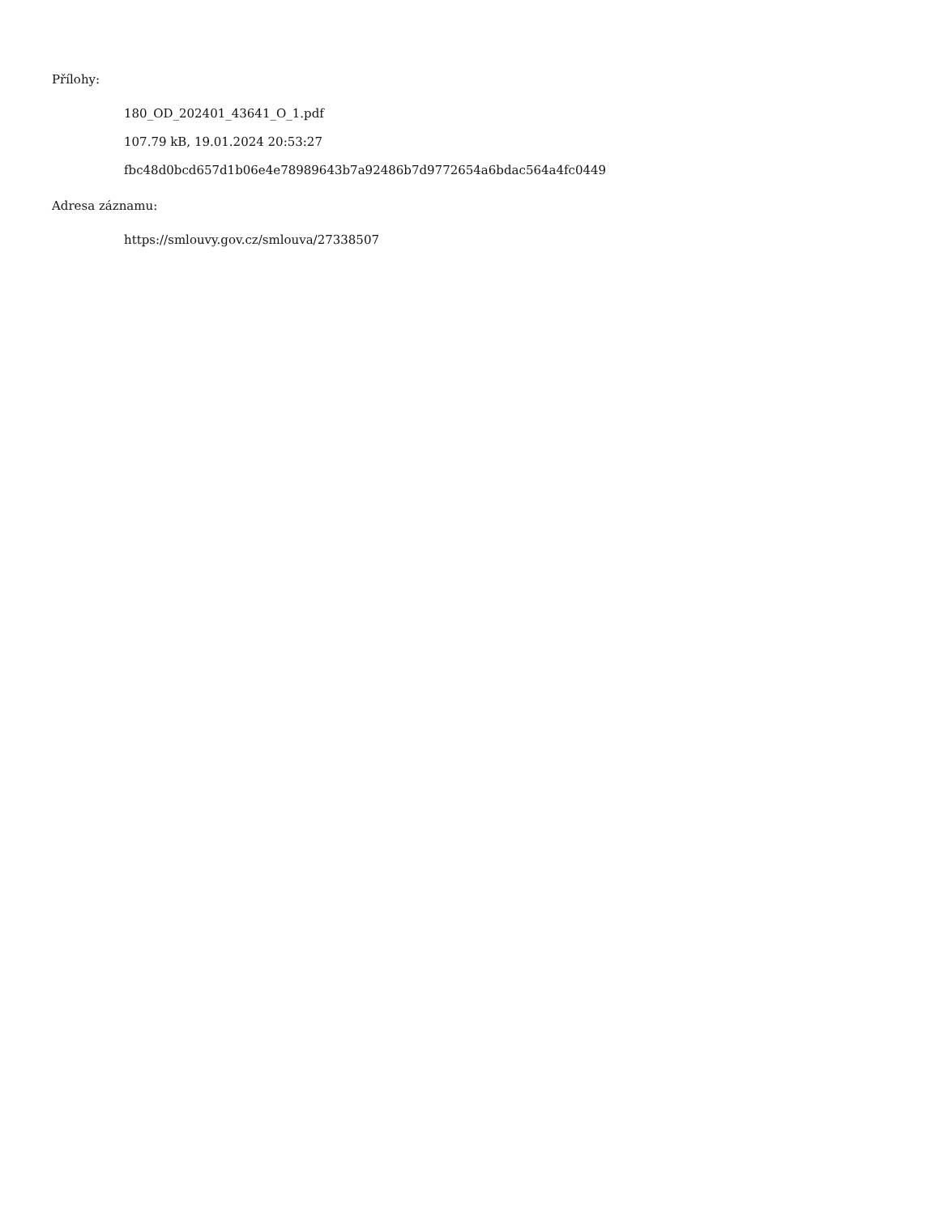Přílohy:
180_OD_202401_43641_O_1.pdf
107.79 kB, 19.01.2024 20:53:27
fbc48d0bcd657d1b06e4e78989643b7a92486b7d9772654a6bdac564a4fc0449
Adresa záznamu:
https://smlouvy.gov.cz/smlouva/27338507